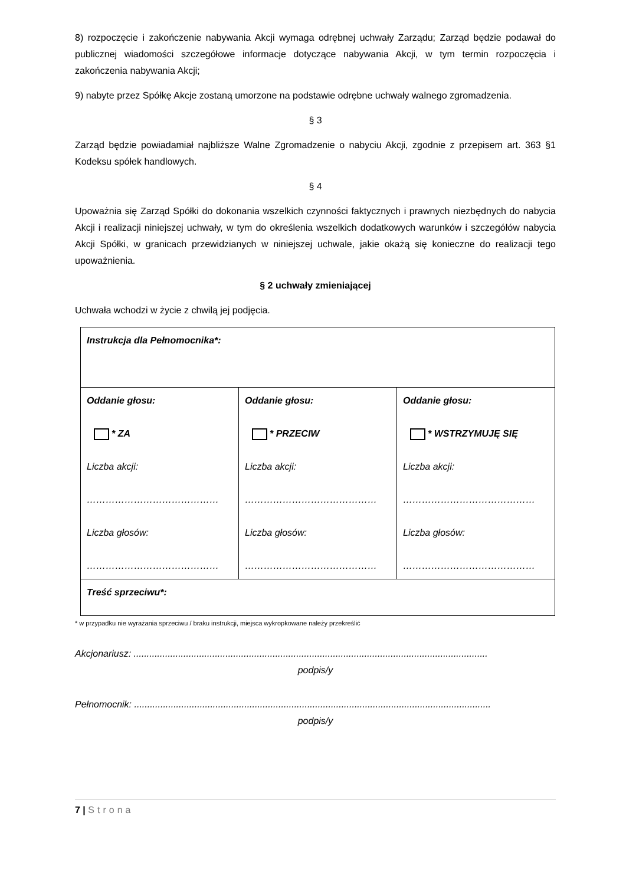8) rozpoczęcie i zakończenie nabywania Akcji wymaga odrębnej uchwały Zarządu; Zarząd będzie podawał do publicznej wiadomości szczegółowe informacje dotyczące nabywania Akcji, w tym termin rozpoczęcia i zakończenia nabywania Akcji;
9) nabyte przez Spółkę Akcje zostaną umorzone na podstawie odrębne uchwały walnego zgromadzenia.
§ 3
Zarząd będzie powiadamiał najbliższe Walne Zgromadzenie o nabyciu Akcji, zgodnie z przepisem art. 363 §1 Kodeksu spółek handlowych.
§ 4
Upoważnia się Zarząd Spółki do dokonania wszelkich czynności faktycznych i prawnych niezbędnych do nabycia Akcji i realizacji niniejszej uchwały, w tym do określenia wszelkich dodatkowych warunków i szczegółów nabycia Akcji Spółki, w granicach przewidzianych w niniejszej uchwale, jakie okażą się konieczne do realizacji tego upoważnienia.
§ 2 uchwały zmieniającej
Uchwała wchodzi w życie z chwilą jej podjęcia.
| Instrukcja dla Pełnomocnika*: | | |
| Oddanie głosu: * ZA Liczba akcji: …………………………………… Liczba głosów: …………………………………… | Oddanie głosu: * PRZECIW Liczba akcji: …………………………………… Liczba głosów: …………………………………… | Oddanie głosu: * WSTRZYMUJĘ SIĘ Liczba akcji: …………………………………… Liczba głosów: …………………………………… |
| Treść sprzeciwu*: | | |
* w przypadku nie wyrażania sprzeciwu / braku instrukcji, miejsca wykropkowane należy przekreślić
Akcjonariusz: .......................................................................................................................................
podpis/y
Pełnomocnik: ........................................................................................................................................
podpis/y
7 | Strona